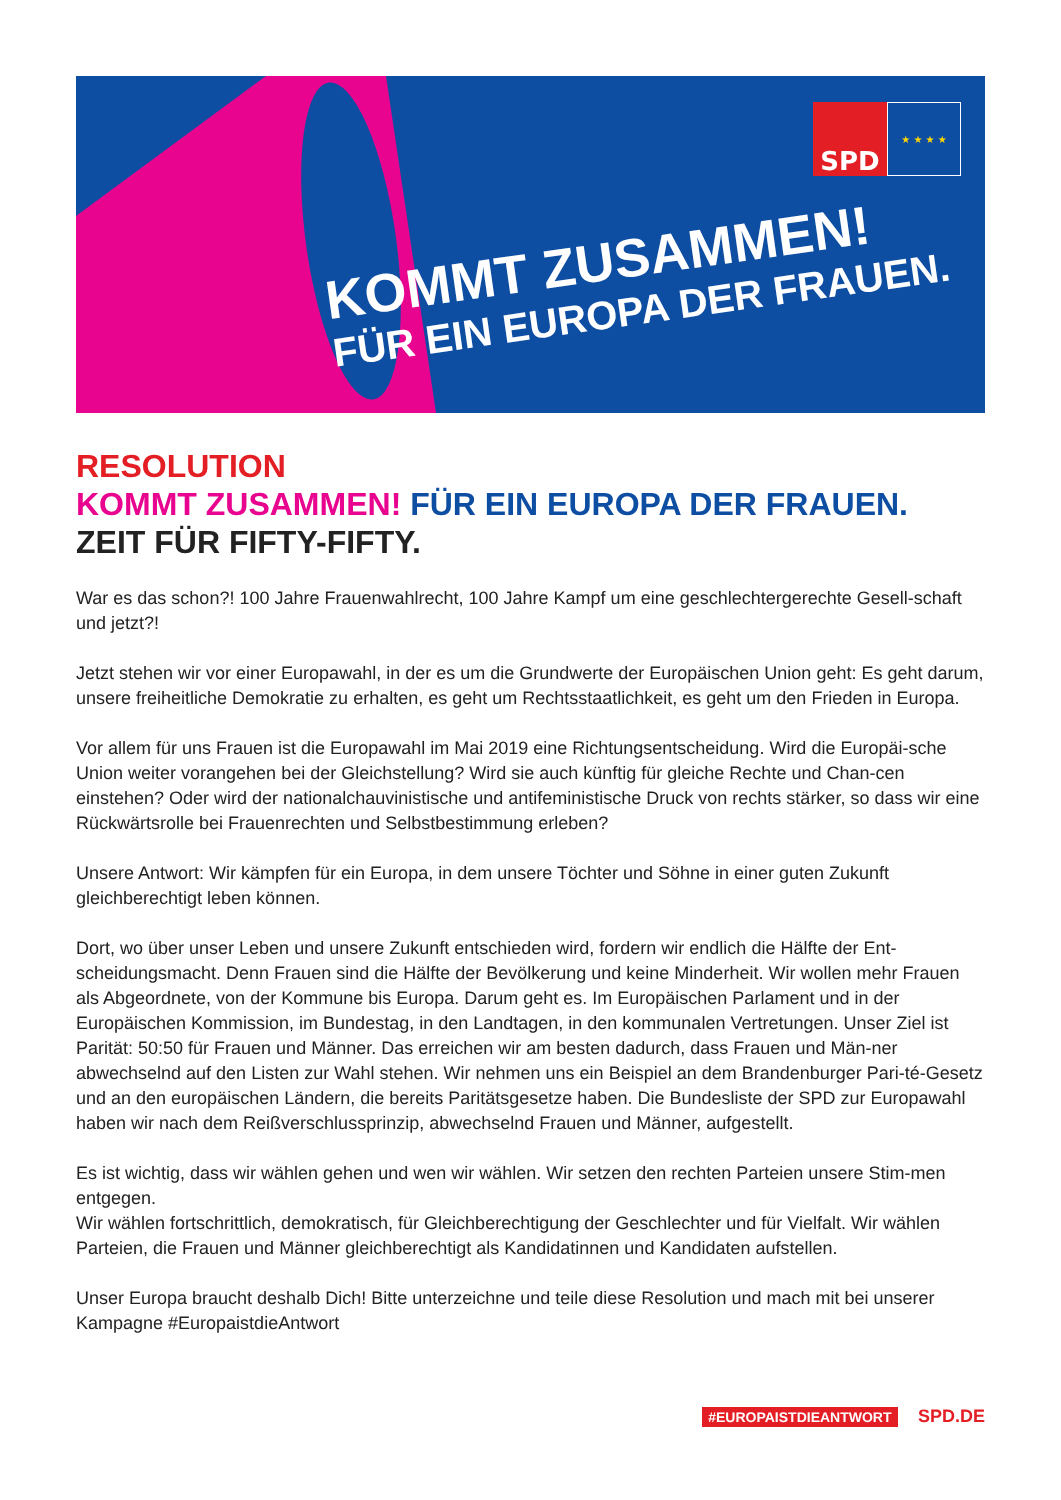KOMMT ZUSAMMEN!
FÜR EIN EUROPA DER FRAUEN.
SPD
★ ★ ★ ★
RESOLUTION
KOMMT ZUSAMMEN! FÜR EIN EUROPA DER FRAUEN.
ZEIT FÜR FIFTY-FIFTY.
War es das schon?! 100 Jahre Frauenwahlrecht, 100 Jahre Kampf um eine geschlechtergerechte Gesell-schaft und jetzt?!
Jetzt stehen wir vor einer Europawahl, in der es um die Grundwerte der Europäischen Union geht: Es geht darum, unsere freiheitliche Demokratie zu erhalten, es geht um Rechtsstaatlichkeit, es geht um den Frieden in Europa.
Vor allem für uns Frauen ist die Europawahl im Mai 2019 eine Richtungsentscheidung. Wird die Europäi-sche Union weiter vorangehen bei der Gleichstellung? Wird sie auch künftig für gleiche Rechte und Chan-cen einstehen? Oder wird der nationalchauvinistische und antifeministische Druck von rechts stärker, so dass wir eine Rückwärtsrolle bei Frauenrechten und Selbstbestimmung erleben?
Unsere Antwort: Wir kämpfen für ein Europa, in dem unsere Töchter und Söhne in einer guten Zukunft gleichberechtigt leben können.
Dort, wo über unser Leben und unsere Zukunft entschieden wird, fordern wir endlich die Hälfte der Ent-scheidungsmacht. Denn Frauen sind die Hälfte der Bevölkerung und keine Minderheit. Wir wollen mehr Frauen als Abgeordnete, von der Kommune bis Europa. Darum geht es. Im Europäischen Parlament und in der Europäischen Kommission, im Bundestag, in den Landtagen, in den kommunalen Vertretungen. Unser Ziel ist Parität: 50:50 für Frauen und Männer. Das erreichen wir am besten dadurch, dass Frauen und Män-ner abwechselnd auf den Listen zur Wahl stehen. Wir nehmen uns ein Beispiel an dem Brandenburger Pari-té-Gesetz und an den europäischen Ländern, die bereits Paritätsgesetze haben. Die Bundesliste der SPD zur Europawahl haben wir nach dem Reißverschlussprinzip, abwechselnd Frauen und Männer, aufgestellt.
Es ist wichtig, dass wir wählen gehen und wen wir wählen. Wir setzen den rechten Parteien unsere Stim-men entgegen.
Wir wählen fortschrittlich, demokratisch, für Gleichberechtigung der Geschlechter und für Vielfalt. Wir wählen Parteien, die Frauen und Männer gleichberechtigt als Kandidatinnen und Kandidaten aufstellen.
Unser Europa braucht deshalb Dich! Bitte unterzeichne und teile diese Resolution und mach mit bei unserer Kampagne #EuropaistdieAntwort
#EUROPAISTDIEANTWORT SPD.DE